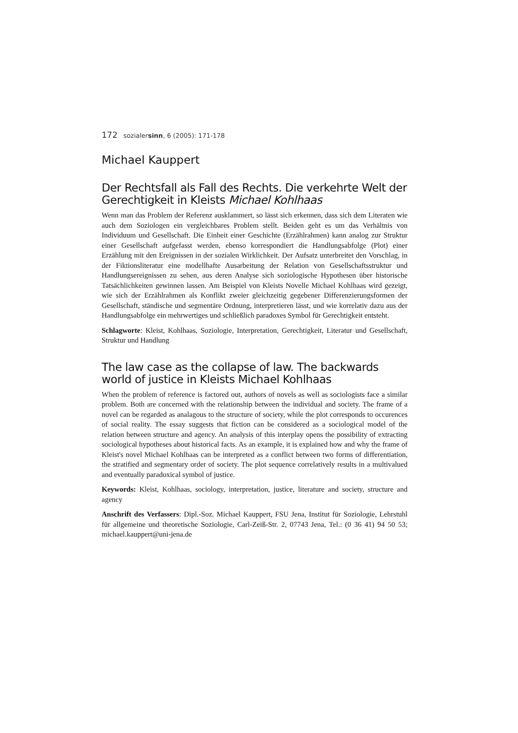172 sozialersinn, 6 (2005): 171-178
Michael Kauppert
Der Rechtsfall als Fall des Rechts. Die verkehrte Welt der Gerechtigkeit in Kleists Michael Kohlhaas
Wenn man das Problem der Referenz ausklammert, so lässt sich erkennen, dass sich dem Literaten wie auch dem Soziologen ein vergleichbares Problem stellt. Beiden geht es um das Verhältnis von Individuum und Gesellschaft. Die Einheit einer Geschichte (Erzählrahmen) kann analog zur Struktur einer Gesellschaft aufgefasst werden, ebenso korrespondiert die Handlungsabfolge (Plot) einer Erzählung mit den Ereignissen in der sozialen Wirklichkeit. Der Aufsatz unterbreitet den Vorschlag, in der Fiktionsliteratur eine modellhafte Ausarbeitung der Relation von Gesellschaftsstruktur und Handlungsereignissen zu sehen, aus deren Analyse sich soziologische Hypothesen über historische Tatsächlichkeiten gewinnen lassen. Am Beispiel von Kleists Novelle Michael Kohlhaas wird gezeigt, wie sich der Erzählrahmen als Konflikt zweier gleichzeitig gegebener Differenzierungsformen der Gesellschaft, ständische und segmentäre Ordnung, interpretieren lässt, und wie korrelativ dazu aus der Handlungsabfolge ein mehrwertiges und schließlich paradoxes Symbol für Gerechtigkeit entsteht.
Schlagworte: Kleist, Kohlhaas, Soziologie, Interpretation, Gerechtigkeit, Literatur und Gesellschaft, Struktur und Handlung
The law case as the collapse of law. The backwards world of justice in Kleists Michael Kohlhaas
When the problem of reference is factored out, authors of novels as well as sociologists face a similar problem. Both are concerned with the relationship between the individual and society. The frame of a novel can be regarded as analagous to the structure of society, while the plot corresponds to occurences of social reality. The essay suggests that fiction can be considered as a sociological model of the relation between structure and agency. An analysis of this interplay opens the possibility of extracting sociological hypotheses about historical facts. As an example, it is explained how and why the frame of Kleist's novel Michael Kohlhaas can be interpreted as a conflict between two forms of differentiation, the stratified and segmentary order of society. The plot sequence correlatively results in a multivalued and eventually paradoxical symbol of justice.
Keywords: Kleist, Kohlhaas, sociology, interpretation, justice, literature and society, structure and agency
Anschrift des Verfassers: Dipl.-Soz. Michael Kauppert, FSU Jena, Institut für Soziologie, Lehrstuhl für allgemeine und theoretische Soziologie, Carl-Zeiß-Str. 2, 07743 Jena, Tel.: (0 36 41) 94 50 53; michael.kauppert@uni-jena.de